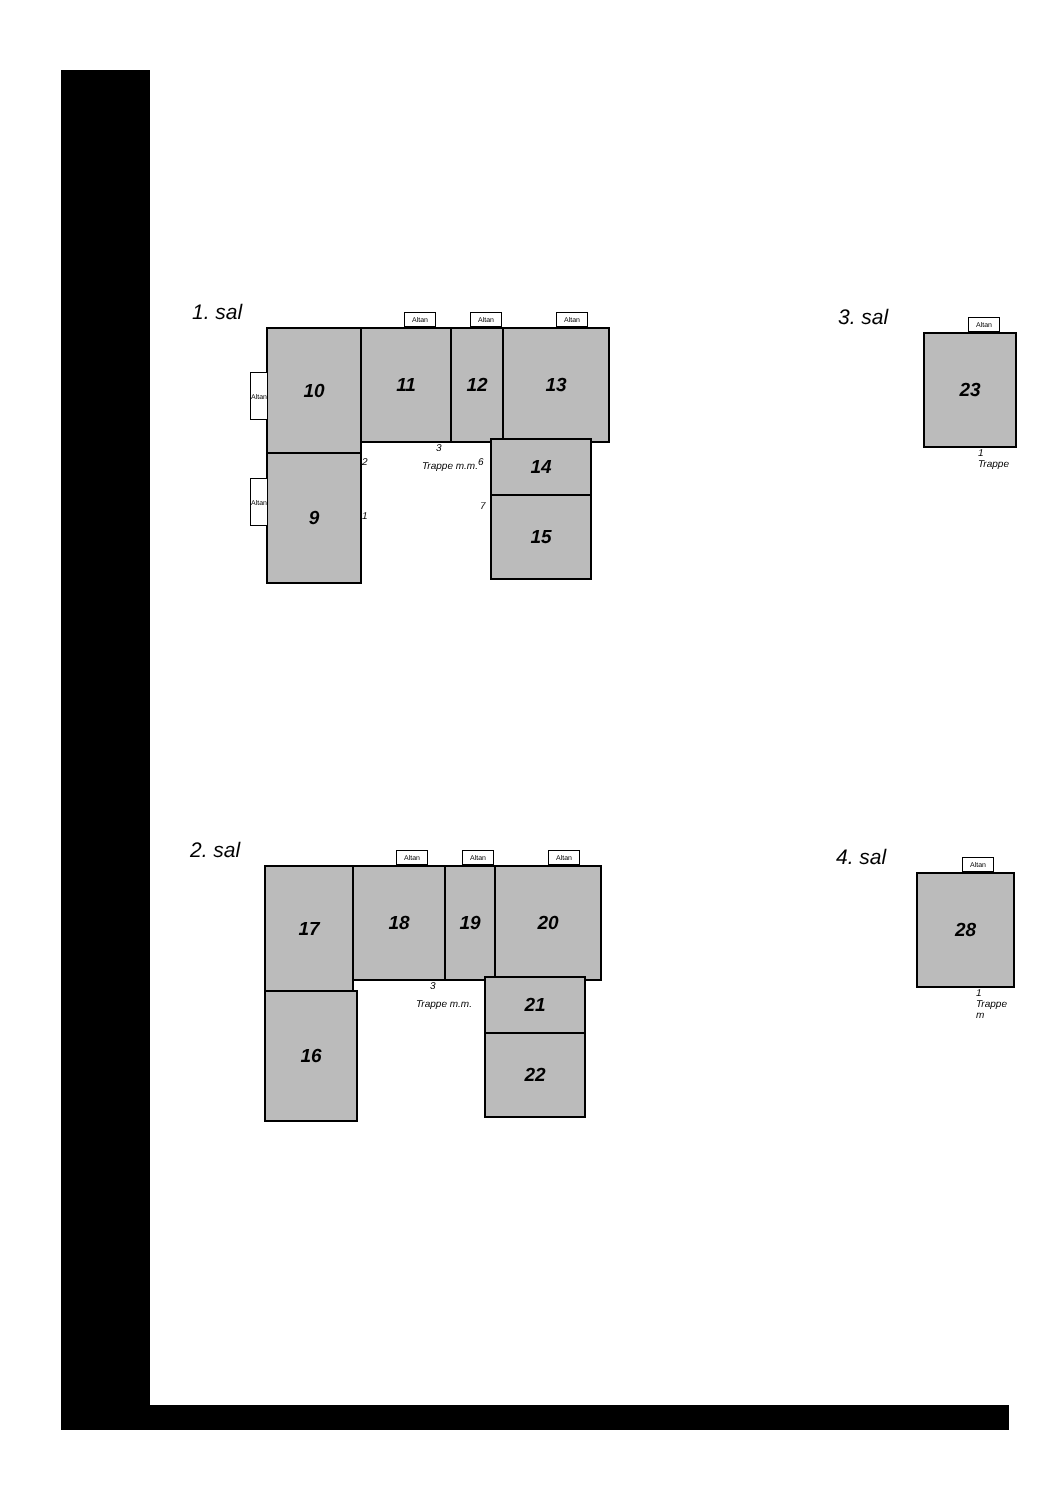1. sal
10 11 12 13
9
14
15
Altan Altan Altan
Altan
Altan
3
Trappe m.m.
2
1
6
7
2. sal
17 18 19 20
16
21
22
Altan Altan Altan
3
Trappe m.m.
3. sal
23
Altan
1 Trappe
4. sal
28
Altan
1 Trappe m